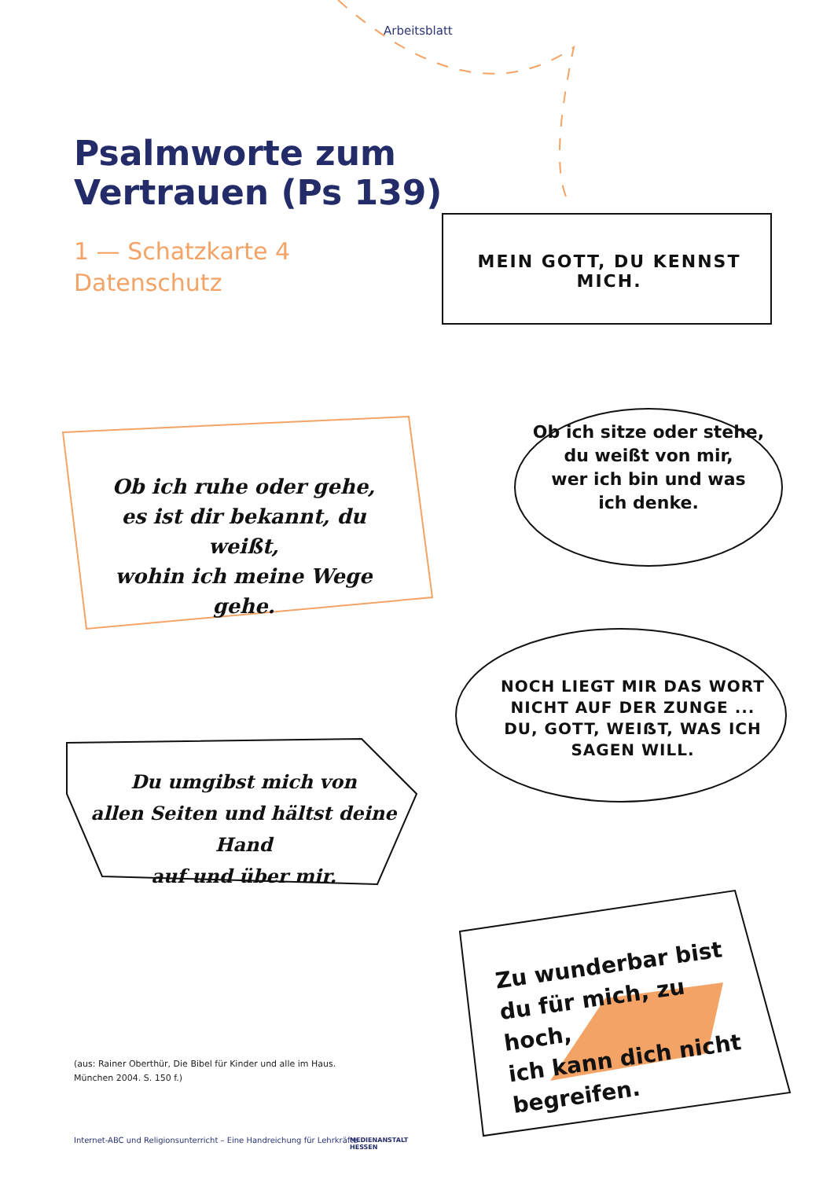Arbeitsblatt
Psalmworte zum
Vertrauen (Ps 139)
1 — Schatzkarte 4
Datenschutz
MEIN GOTT, DU KENNST MICH.
Ob ich sitze oder stehe,
du weißt von mir,
wer ich bin und was
ich denke.
Ob ich ruhe oder gehe,
es ist dir bekannt, du weißt,
wohin ich meine Wege gehe.
NOCH LIEGT MIR DAS WORT
NICHT AUF DER ZUNGE ...
DU, GOTT, WEIẞT, WAS ICH
SAGEN WILL.
Du umgibst mich von
allen Seiten und hältst deine Hand
auf und über mir.
Zu wunderbar bist
du für mich, zu hoch,
ich kann dich nicht
begreifen.
(aus: Rainer Oberthür, Die Bibel für Kinder und alle im Haus.
München 2004. S. 150 f.)
Internet-ABC und Religionsunterricht – Eine Handreichung für Lehrkräfte
MEDIENANSTALT
HESSEN